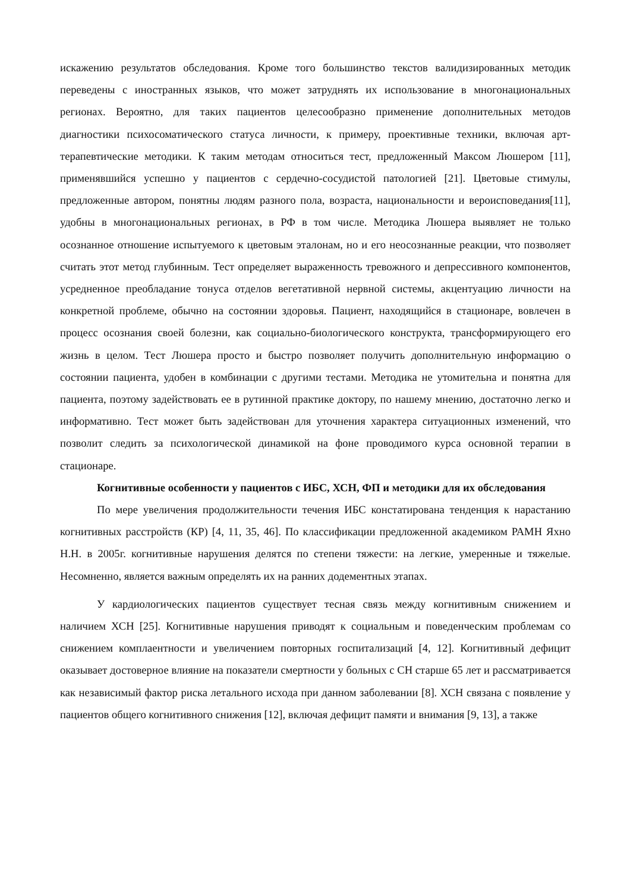искажению результатов обследования. Кроме того большинство текстов валидизированных методик переведены с иностранных языков, что может затруднять их использование в многонациональных регионах. Вероятно, для таких пациентов целесообразно применение дополнительных методов диагностики психосоматического статуса личности, к примеру, проективные техники, включая арт-терапевтические методики. К таким методам относиться тест, предложенный Максом Люшером [11], применявшийся успешно у пациентов с сердечно-сосудистой патологией [21]. Цветовые стимулы, предложенные автором, понятны людям разного пола, возраста, национальности и вероисповедания[11], удобны в многонациональных регионах, в РФ в том числе. Методика Люшера выявляет не только осознанное отношение испытуемого к цветовым эталонам, но и его неосознанные реакции, что позволяет считать этот метод глубинным. Тест определяет выраженность тревожного и депрессивного компонентов, усредненное преобладание тонуса отделов вегетативной нервной системы, акцентуацию личности на конкретной проблеме, обычно на состоянии здоровья. Пациент, находящийся в стационаре, вовлечен в процесс осознания своей болезни, как социально-биологического конструкта, трансформирующего его жизнь в целом. Тест Люшера просто и быстро позволяет получить дополнительную информацию о состоянии пациента, удобен в комбинации с другими тестами. Методика не утомительна и понятна для пациента, поэтому задействовать ее в рутинной практике доктору, по нашему мнению, достаточно легко и информативно. Тест может быть задействован для уточнения характера ситуационных изменений, что позволит следить за психологической динамикой на фоне проводимого курса основной терапии в стационаре.
Когнитивные особенности у пациентов с ИБС, ХСН, ФП и методики для их обследования
По мере увеличения продолжительности течения ИБС констатирована тенденция к нарастанию когнитивных расстройств (КР) [4, 11, 35, 46]. По классификации предложенной академиком РАМН Яхно Н.Н. в 2005г. когнитивные нарушения делятся по степени тяжести: на легкие, умеренные и тяжелые. Несомненно, является важным определять их на ранних додементных этапах.
У кардиологических пациентов существует тесная связь между когнитивным снижением и наличием ХСН [25]. Когнитивные нарушения приводят к социальным и поведенческим проблемам со снижением комплаентности и увеличением повторных госпитализаций [4, 12]. Когнитивный дефицит оказывает достоверное влияние на показатели смертности у больных с СН старше 65 лет и рассматривается как независимый фактор риска летального исхода при данном заболевании [8]. ХСН связана с появление у пациентов общего когнитивного снижения [12], включая дефицит памяти и внимания [9, 13], а также